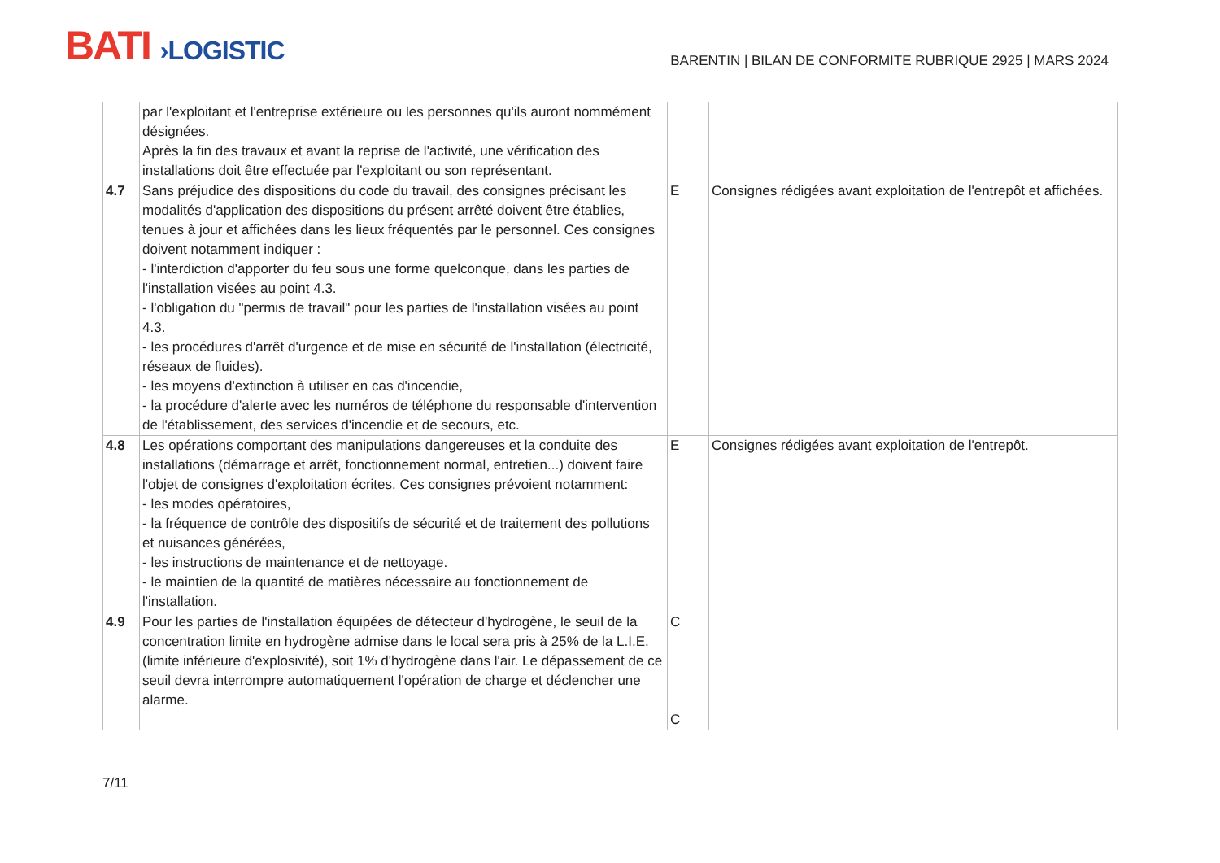BATI ›LOGISTIC
BARENTIN | BILAN DE CONFORMITE RUBRIQUE 2925 | MARS 2024
| | par l'exploitant et l'entreprise extérieure ou les personnes qu'ils auront nommément désignées. Après la fin des travaux et avant la reprise de l'activité, une vérification des installations doit être effectuée par l'exploitant ou son représentant. | | |
| 4.7 | Sans préjudice des dispositions du code du travail, des consignes précisant les modalités d'application des dispositions du présent arrêté doivent être établies, tenues à jour et affichées dans les lieux fréquentés par le personnel. Ces consignes doivent notamment indiquer : - l'interdiction d'apporter du feu sous une forme quelconque, dans les parties de l'installation visées au point 4.3. - l'obligation du "permis de travail" pour les parties de l'installation visées au point 4.3. - les procédures d'arrêt d'urgence et de mise en sécurité de l'installation (électricité, réseaux de fluides). - les moyens d'extinction à utiliser en cas d'incendie, - la procédure d'alerte avec les numéros de téléphone du responsable d'intervention de l'établissement, des services d'incendie et de secours, etc. | E | Consignes rédigées avant exploitation de l'entrepôt et affichées. |
| 4.8 | Les opérations comportant des manipulations dangereuses et la conduite des installations (démarrage et arrêt, fonctionnement normal, entretien...) doivent faire l'objet de consignes d'exploitation écrites. Ces consignes prévoient notamment: - les modes opératoires, - la fréquence de contrôle des dispositifs de sécurité et de traitement des pollutions et nuisances générées, - les instructions de maintenance et de nettoyage. - le maintien de la quantité de matières nécessaire au fonctionnement de l'installation. | E | Consignes rédigées avant exploitation de l'entrepôt. |
| 4.9 | Pour les parties de l'installation équipées de détecteur d'hydrogène, le seuil de la concentration limite en hydrogène admise dans le local sera pris à 25% de la L.I.E. (limite inférieure d'explosivité), soit 1% d'hydrogène dans l'air. Le dépassement de ce seuil devra interrompre automatiquement l'opération de charge et déclencher une alarme. | C C | |
7/11